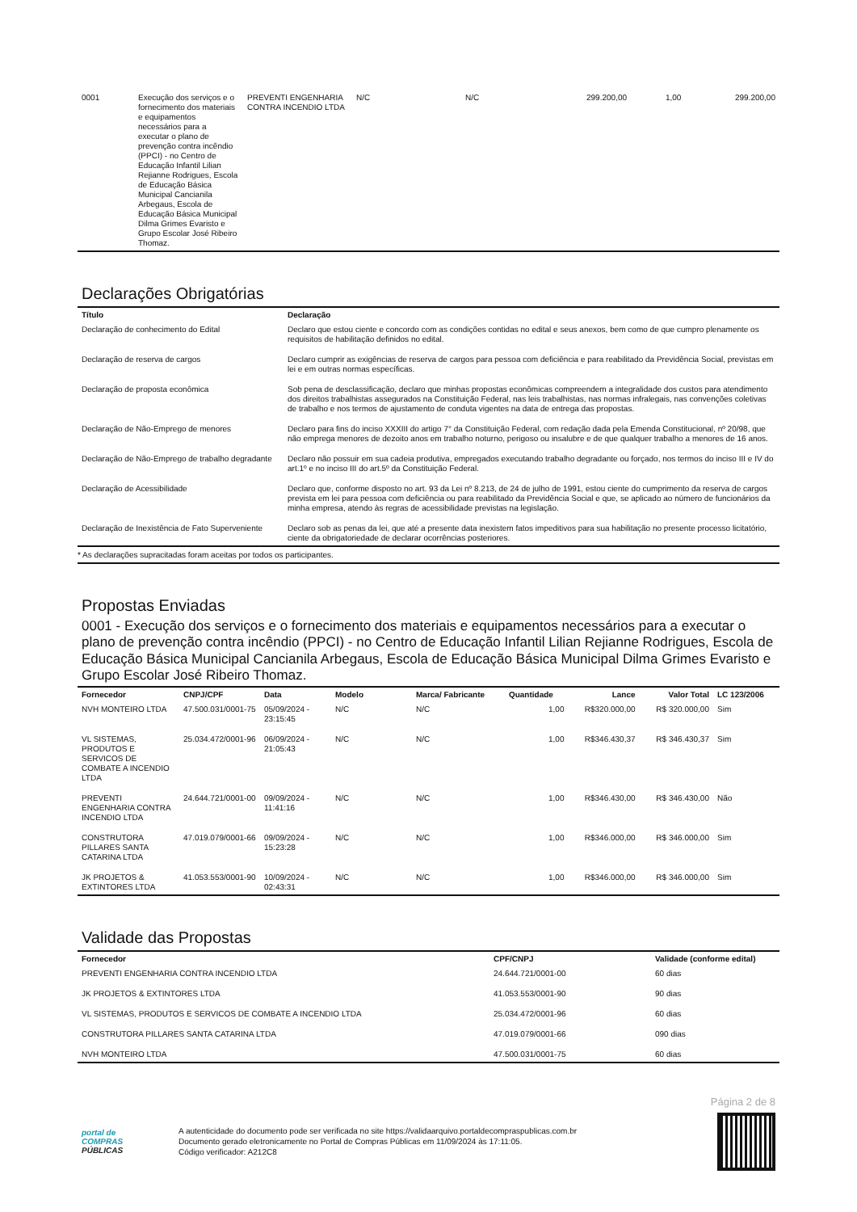| 0001 | Execução dos serviços e o fornecimento dos materiais e equipamentos necessários para a executar o plano de prevenção contra incêndio (PPCI) - no Centro de Educação Infantil Lilian Rejianne Rodrigues, Escola de Educação Básica Municipal Cancianila Arbegaus, Escola de Educação Básica Municipal Dilma Grimes Evaristo e Grupo Escolar José Ribeiro Thomaz. | PREVENTI ENGENHARIA CONTRA INCENDIO LTDA | N/C | N/C | 299.200,00 | 1,00 | 299.200,00 |
Declarações Obrigatórias
| Título | Declaração |
| --- | --- |
| Declaração de conhecimento do Edital | Declaro que estou ciente e concordo com as condições contidas no edital e seus anexos, bem como de que cumpro plenamente os requisitos de habilitação definidos no edital. |
| Declaração de reserva de cargos | Declaro cumprir as exigências de reserva de cargos para pessoa com deficiência e para reabilitado da Previdência Social, previstas em lei e em outras normas específicas. |
| Declaração de proposta econômica | Sob pena de desclassificação, declaro que minhas propostas econômicas compreendem a integralidade dos custos para atendimento dos direitos trabalhistas assegurados na Constituição Federal, nas leis trabalhistas, nas normas infralegais, nas convenções coletivas de trabalho e nos termos de ajustamento de conduta vigentes na data de entrega das propostas. |
| Declaração de Não-Emprego de menores | Declaro para fins do inciso XXXIII do artigo 7° da Constituição Federal, com redação dada pela Emenda Constitucional, nº 20/98, que não emprega menores de dezoito anos em trabalho noturno, perigoso ou insalubre e de que qualquer trabalho a menores de 16 anos. |
| Declaração de Não-Emprego de trabalho degradante | Declaro não possuir em sua cadeia produtiva, empregados executando trabalho degradante ou forçado, nos termos do inciso III e IV do art.1º e no inciso III do art.5º da Constituição Federal. |
| Declaração de Acessibilidade | Declaro que, conforme disposto no art. 93 da Lei nº 8.213, de 24 de julho de 1991, estou ciente do cumprimento da reserva de cargos prevista em lei para pessoa com deficiência ou para reabilitado da Previdência Social e que, se aplicado ao número de funcionários da minha empresa, atendo às regras de acessibilidade previstas na legislação. |
| Declaração de Inexistência de Fato Superveniente | Declaro sob as penas da lei, que até a presente data inexistem fatos impeditivos para sua habilitação no presente processo licitatório, ciente da obrigatoriedade de declarar ocorrências posteriores. |
* As declarações supracitadas foram aceitas por todos os participantes.
Propostas Enviadas
0001 - Execução dos serviços e o fornecimento dos materiais e equipamentos necessários para a executar o plano de prevenção contra incêndio (PPCI) - no Centro de Educação Infantil Lilian Rejianne Rodrigues, Escola de Educação Básica Municipal Cancianila Arbegaus, Escola de Educação Básica Municipal Dilma Grimes Evaristo e Grupo Escolar José Ribeiro Thomaz.
| Fornecedor | CNPJ/CPF | Data | Modelo | Marca/ Fabricante | Quantidade | Lance | Valor Total | LC 123/2006 |
| --- | --- | --- | --- | --- | --- | --- | --- | --- |
| NVH MONTEIRO LTDA | 47.500.031/0001-75 | 05/09/2024 - 23:15:45 | N/C | N/C | 1,00 | R$320.000,00 | R$ 320.000,00 | Sim |
| VL SISTEMAS, PRODUTOS E SERVICOS DE COMBATE A INCENDIO LTDA | 25.034.472/0001-96 | 06/09/2024 - 21:05:43 | N/C | N/C | 1,00 | R$346.430,37 | R$ 346.430,37 | Sim |
| PREVENTI ENGENHARIA CONTRA INCENDIO LTDA | 24.644.721/0001-00 | 09/09/2024 - 11:41:16 | N/C | N/C | 1,00 | R$346.430,00 | R$ 346.430,00 | Não |
| CONSTRUTORA PILLARES SANTA CATARINA LTDA | 47.019.079/0001-66 | 09/09/2024 - 15:23:28 | N/C | N/C | 1,00 | R$346.000,00 | R$ 346.000,00 | Sim |
| JK PROJETOS & EXTINTORES LTDA | 41.053.553/0001-90 | 10/09/2024 - 02:43:31 | N/C | N/C | 1,00 | R$346.000,00 | R$ 346.000,00 | Sim |
Validade das Propostas
| Fornecedor | CPF/CNPJ | Validade (conforme edital) |
| --- | --- | --- |
| PREVENTI ENGENHARIA CONTRA INCENDIO LTDA | 24.644.721/0001-00 | 60 dias |
| JK PROJETOS & EXTINTORES LTDA | 41.053.553/0001-90 | 90 dias |
| VL SISTEMAS, PRODUTOS E SERVICOS DE COMBATE A INCENDIO LTDA | 25.034.472/0001-96 | 60 dias |
| CONSTRUTORA PILLARES SANTA CATARINA LTDA | 47.019.079/0001-66 | 090 dias |
| NVH MONTEIRO LTDA | 47.500.031/0001-75 | 60 dias |
Página 2 de 8
portal de
COMPRAS
PÚBLICAS
A autenticidade do documento pode ser verificada no site https://validaarquivo.portaldecompraspublicas.com.br
Documento gerado eletronicamente no Portal de Compras Públicas em 11/09/2024 às 17:11:05.
Código verificador: A212C8